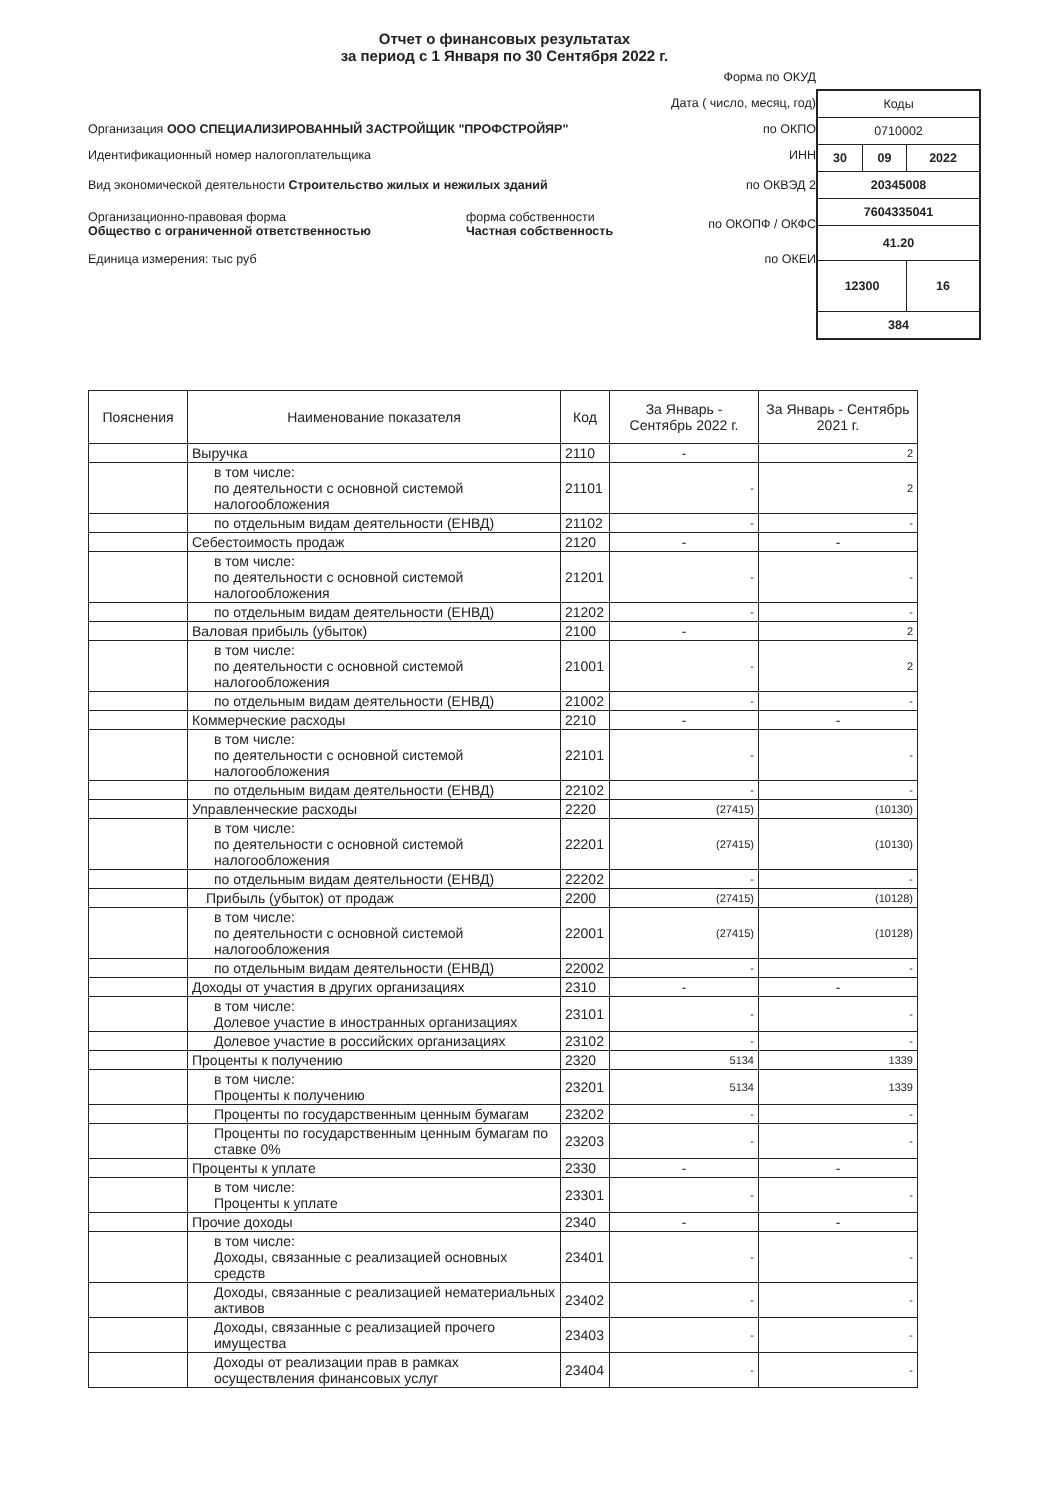Отчет о финансовых результатах
за период с 1 Января по 30 Сентября 2022 г.
Форма по ОКУД
Дата ( число, месяц, год)
Организация ООО СПЕЦИАЛИЗИРОВАННЫЙ ЗАСТРОЙЩИК "ПРОФСТРОЙЯР" по ОКПО
Идентификационный номер налогоплательщика ИНН
Вид экономической деятельности Строительство жилых и нежилых зданий по ОКВЭД 2
Организационно-правовая форма
Общество с ограниченной ответственностью форма собственности
Частная собственность по ОКОПФ / ОКФС
Единица измерения: тыс руб по ОКЕИ
| Коды | | |
| 0710002 | | |
| 30 | 09 | 2022 |
| 20345008 | | |
| 7604335041 | | |
| 41.20 | | |
| 12300 | | 16 |
| 384 | | |
| Пояснения | Наименование показателя | Код | За Январь - Сентябрь 2022 г. | За Январь - Сентябрь 2021 г. |
| --- | --- | --- | --- | --- |
| | Выручка | 2110 | - | 2 |
| | в том числе: по деятельности с основной системой налогообложения | 21101 | - | 2 |
| | по отдельным видам деятельности (ЕНВД) | 21102 | - | - |
| | Себестоимость продаж | 2120 | - | - |
| | в том числе: по деятельности с основной системой налогообложения | 21201 | - | - |
| | по отдельным видам деятельности (ЕНВД) | 21202 | - | - |
| | Валовая прибыль (убыток) | 2100 | - | 2 |
| | в том числе: по деятельности с основной системой налогообложения | 21001 | - | 2 |
| | по отдельным видам деятельности (ЕНВД) | 21002 | - | - |
| | Коммерческие расходы | 2210 | - | - |
| | в том числе: по деятельности с основной системой налогообложения | 22101 | - | - |
| | по отдельным видам деятельности (ЕНВД) | 22102 | - | - |
| | Управленческие расходы | 2220 | (27415) | (10130) |
| | в том числе: по деятельности с основной системой налогообложения | 22201 | (27415) | (10130) |
| | по отдельным видам деятельности (ЕНВД) | 22202 | - | - |
| | Прибыль (убыток) от продаж | 2200 | (27415) | (10128) |
| | в том числе: по деятельности с основной системой налогообложения | 22001 | (27415) | (10128) |
| | по отдельным видам деятельности (ЕНВД) | 22002 | - | - |
| | Доходы от участия в других организациях | 2310 | - | - |
| | в том числе: Долевое участие в иностранных организациях | 23101 | - | - |
| | Долевое участие в российских организациях | 23102 | - | - |
| | Проценты к получению | 2320 | 5134 | 1339 |
| | в том числе: Проценты к получению | 23201 | 5134 | 1339 |
| | Проценты по государственным ценным бумагам | 23202 | - | - |
| | Проценты по государственным ценным бумагам по ставке 0% | 23203 | - | - |
| | Проценты к уплате | 2330 | - | - |
| | в том числе: Проценты к уплате | 23301 | - | - |
| | Прочие доходы | 2340 | - | - |
| | в том числе: Доходы, связанные с реализацией основных средств | 23401 | - | - |
| | Доходы, связанные с реализацией нематериальных активов | 23402 | - | - |
| | Доходы, связанные с реализацией прочего имущества | 23403 | - | - |
| | Доходы от реализации прав в рамках осуществления финансовых услуг | 23404 | - | - |